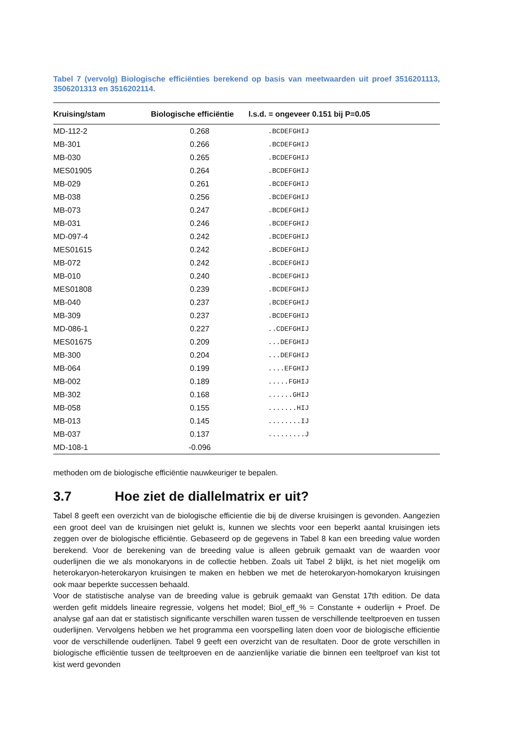Tabel 7 (vervolg) Biologische efficiënties berekend op basis van meetwaarden uit proef 3516201113, 3506201313 en 3516202114.
| Kruising/stam | Biologische efficiëntie | l.s.d. = ongeveer 0.151 bij P=0.05 |
| --- | --- | --- |
| MD-112-2 | 0.268 | .BCDEFGHIJ |
| MB-301 | 0.266 | .BCDEFGHIJ |
| MB-030 | 0.265 | .BCDEFGHIJ |
| MES01905 | 0.264 | .BCDEFGHIJ |
| MB-029 | 0.261 | .BCDEFGHIJ |
| MB-038 | 0.256 | .BCDEFGHIJ |
| MB-073 | 0.247 | .BCDEFGHIJ |
| MB-031 | 0.246 | .BCDEFGHIJ |
| MD-097-4 | 0.242 | .BCDEFGHIJ |
| MES01615 | 0.242 | .BCDEFGHIJ |
| MB-072 | 0.242 | .BCDEFGHIJ |
| MB-010 | 0.240 | .BCDEFGHIJ |
| MES01808 | 0.239 | .BCDEFGHIJ |
| MB-040 | 0.237 | .BCDEFGHIJ |
| MB-309 | 0.237 | .BCDEFGHIJ |
| MD-086-1 | 0.227 | ..CDEFGHIJ |
| MES01675 | 0.209 | ...DEFGHIJ |
| MB-300 | 0.204 | ...DEFGHIJ |
| MB-064 | 0.199 | ....EFGHIJ |
| MB-002 | 0.189 | .....FGHIJ |
| MB-302 | 0.168 | ......GHIJ |
| MB-058 | 0.155 | .......HIJ |
| MB-013 | 0.145 | ........IJ |
| MB-037 | 0.137 | .........J |
| MD-108-1 | -0.096 | |
methoden om de biologische efficiëntie nauwkeuriger te bepalen.
3.7 Hoe ziet de diallelmatrix er uit?
Tabel 8 geeft een overzicht van de biologische efficientie die bij de diverse kruisingen is gevonden. Aangezien een groot deel van de kruisingen niet gelukt is, kunnen we slechts voor een beperkt aantal kruisingen iets zeggen over de biologische efficiëntie. Gebaseerd op de gegevens in Tabel 8 kan een breeding value worden berekend. Voor de berekening van de breeding value is alleen gebruik gemaakt van de waarden voor ouderlijnen die we als monokaryons in de collectie hebben. Zoals uit Tabel 2 blijkt, is het niet mogelijk om heterokaryon-heterokaryon kruisingen te maken en hebben we met de heterokaryon-homokaryon kruisingen ook maar beperkte successen behaald.
Voor de statistische analyse van de breeding value is gebruik gemaakt van Genstat 17th edition. De data werden gefit middels lineaire regressie, volgens het model; Biol_eff_% = Constante + ouderlijn + Proef. De analyse gaf aan dat er statistisch significante verschillen waren tussen de verschillende teeltproeven en tussen ouderlijnen. Vervolgens hebben we het programma een voorspelling laten doen voor de biologische efficientie voor de verschillende ouderlijnen. Tabel 9 geeft een overzicht van de resultaten. Door de grote verschillen in biologische efficiëntie tussen de teeltproeven en de aanzienlijke variatie die binnen een teeltproef van kist tot kist werd gevonden